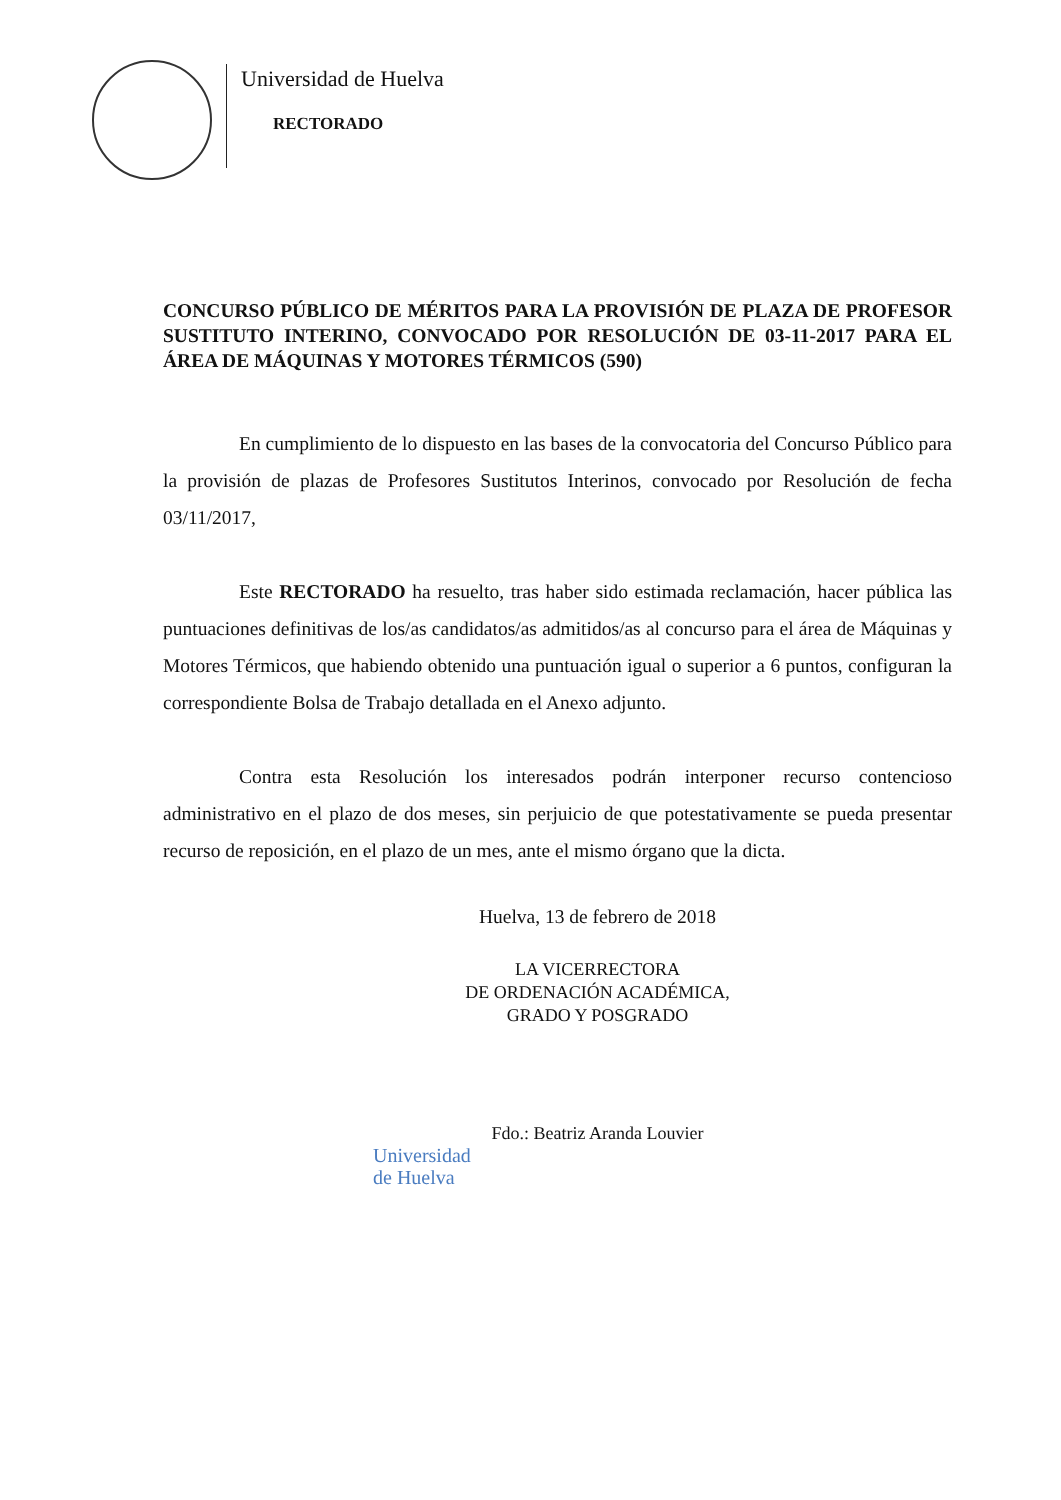Universidad de Huelva
RECTORADO
CONCURSO PÚBLICO DE MÉRITOS PARA LA PROVISIÓN DE PLAZA DE PROFESOR SUSTITUTO INTERINO, CONVOCADO POR RESOLUCIÓN DE 03-11-2017 PARA EL ÁREA DE MÁQUINAS Y MOTORES TÉRMICOS (590)
En cumplimiento de lo dispuesto en las bases de la convocatoria del Concurso Público para la provisión de plazas de Profesores Sustitutos Interinos, convocado por Resolución de fecha 03/11/2017,
Este RECTORADO ha resuelto, tras haber sido estimada reclamación, hacer pública las puntuaciones definitivas de los/as candidatos/as admitidos/as al concurso para el área de Máquinas y Motores Térmicos, que habiendo obtenido una puntuación igual o superior a 6 puntos, configuran la correspondiente Bolsa de Trabajo detallada en el Anexo adjunto.
Contra esta Resolución los interesados podrán interponer recurso contencioso administrativo en el plazo de dos meses, sin perjuicio de que potestativamente se pueda presentar recurso de reposición, en el plazo de un mes, ante el mismo órgano que la dicta.
Huelva, 13 de febrero de 2018
LA VICERRECTORA
DE ORDENACIÓN ACADÉMICA,
GRADO Y POSGRADO
Fdo.: Beatriz Aranda Louvier
Universidad
de Huelva